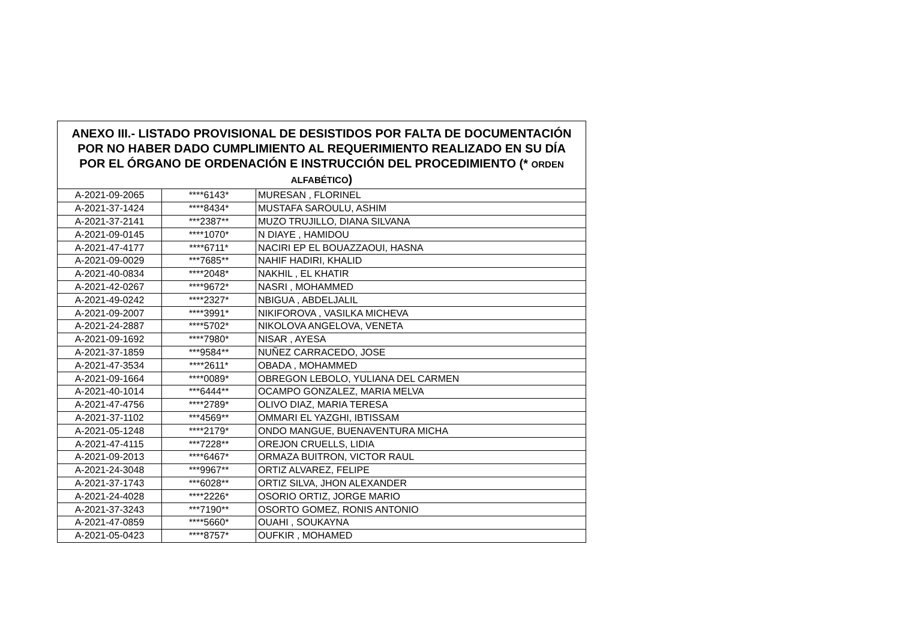| ANEXO III.- LISTADO PROVISIONAL DE DESISTIDOS POR FALTA DE DOCUMENTACIÓN POR NO HABER DADO CUMPLIMIENTO AL REQUERIMIENTO REALIZADO EN SU DÍA POR EL ÓRGANO DE ORDENACIÓN E INSTRUCCIÓN DEL PROCEDIMIENTO (* ORDEN ALFABÉTICO ) | | |
| --- | --- | --- |
| A-2021-09-2065 | ****6143* | MURESAN , FLORINEL |
| A-2021-37-1424 | ****8434* | MUSTAFA SAROULU, ASHIM |
| A-2021-37-2141 | ***2387** | MUZO TRUJILLO, DIANA SILVANA |
| A-2021-09-0145 | ****1070* | N DIAYE , HAMIDOU |
| A-2021-47-4177 | ****6711* | NACIRI EP EL BOUAZZAOUI, HASNA |
| A-2021-09-0029 | ***7685** | NAHIF HADIRI, KHALID |
| A-2021-40-0834 | ****2048* | NAKHIL , EL KHATIR |
| A-2021-42-0267 | ****9672* | NASRI , MOHAMMED |
| A-2021-49-0242 | ****2327* | NBIGUA , ABDELJALIL |
| A-2021-09-2007 | ****3991* | NIKIFOROVA , VASILKA MICHEVA |
| A-2021-24-2887 | ****5702* | NIKOLOVA ANGELOVA, VENETA |
| A-2021-09-1692 | ****7980* | NISAR , AYESA |
| A-2021-37-1859 | ***9584** | NUÑEZ CARRACEDO, JOSE |
| A-2021-47-3534 | ****2611* | OBADA , MOHAMMED |
| A-2021-09-1664 | ****0089* | OBREGON LEBOLO, YULIANA DEL CARMEN |
| A-2021-40-1014 | ***6444** | OCAMPO GONZALEZ, MARIA MELVA |
| A-2021-47-4756 | ****2789* | OLIVO DIAZ, MARIA TERESA |
| A-2021-37-1102 | ***4569** | OMMARI EL YAZGHI, IBTISSAM |
| A-2021-05-1248 | ****2179* | ONDO MANGUE, BUENAVENTURA MICHA |
| A-2021-47-4115 | ***7228** | OREJON CRUELLS, LIDIA |
| A-2021-09-2013 | ****6467* | ORMAZA BUITRON, VICTOR RAUL |
| A-2021-24-3048 | ***9967** | ORTIZ ALVAREZ, FELIPE |
| A-2021-37-1743 | ***6028** | ORTIZ SILVA, JHON ALEXANDER |
| A-2021-24-4028 | ****2226* | OSORIO ORTIZ, JORGE MARIO |
| A-2021-37-3243 | ***7190** | OSORTO GOMEZ, RONIS ANTONIO |
| A-2021-47-0859 | ****5660* | OUAHI , SOUKAYNA |
| A-2021-05-0423 | ****8757* | OUFKIR , MOHAMED |